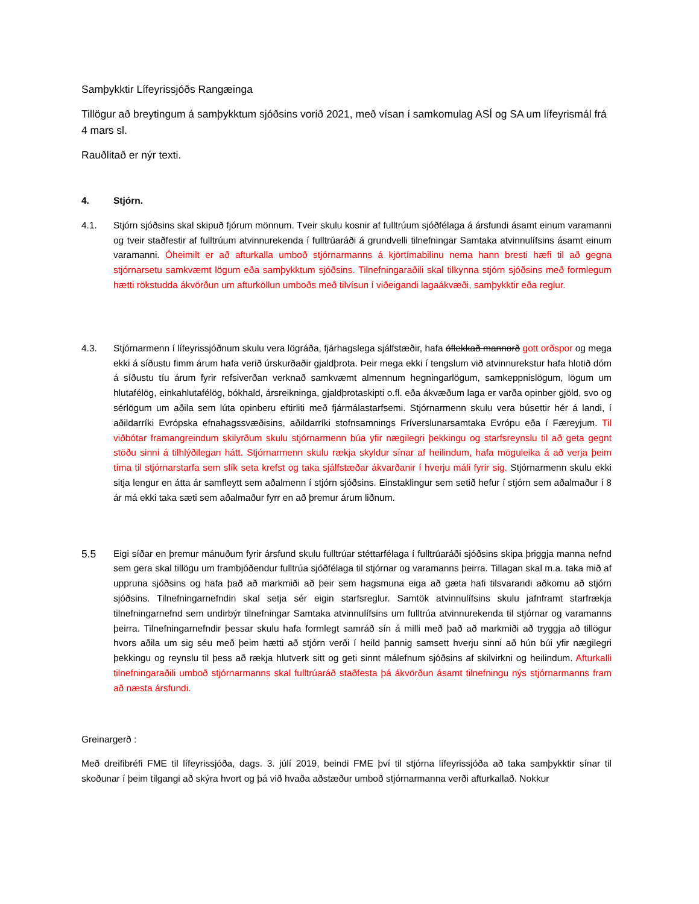Samþykktir Lífeyrissjóðs Rangæinga
Tillögur að breytingum á samþykktum sjóðsins vorið 2021, með vísan í samkomulag ASÍ og SA um lífeyrismál frá 4 mars sl.
Rauðlitað er nýr texti.
4. Stjórn.
4.1. Stjórn sjóðsins skal skipuð fjórum mönnum. Tveir skulu kosnir af fulltrúum sjóðfélaga á ársfundi ásamt einum varamanni og tveir staðfestir af fulltrúum atvinnurekenda í fulltrúaráði á grundvelli tilnefningar Samtaka atvinnulífsins ásamt einum varamanni. Óheimilt er að afturkalla umboð stjórnarmanns á kjörtímabilinu nema hann bresti hæfi til að gegna stjórnarsetu samkvæmt lögum eða samþykktum sjóðsins. Tilnefningaraðili skal tilkynna stjórn sjóðsins með formlegum hætti rökstudda ákvörðun um afturköllun umboðs með tilvísun í viðeigandi lagaákvæði, samþykktir eða reglur.
4.3. Stjórnarmenn í lífeyrissjóðnum skulu vera lögráða, fjárhagslega sjálfstæðir, hafa óflekkað mannorð gott orðspor og mega ekki á síðustu fimm árum hafa verið úrskurðaðir gjaldþrota. Þeir mega ekki í tengslum við atvinnurekstur hafa hlotið dóm á síðustu tíu árum fyrir refsiverðan verknað samkvæmt almennum hegningarlögum, samkeppnislögum, lögum um hlutafélög, einkahlutafélög, bókhald, ársreikninga, gjaldþrotaskipti o.fl. eða ákvæðum laga er varða opinber gjöld, svo og sérlögum um aðila sem lúta opinberu eftirliti með fjármálastarfsemi. Stjórnarmenn skulu vera búsettir hér á landi, í aðildarríki Evrópska efnahagssvæðisins, aðildarríki stofnsamnings Fríverslunarsamtaka Evrópu eða í Færeyjum. Til viðbótar framangreindum skilyrðum skulu stjórnarmenn búa yfir nægilegri þekkingu og starfsreynslu til að geta gegnt stöðu sinni á tilhlýðilegan hátt. Stjórnarmenn skulu rækja skyldur sínar af heilindum, hafa möguleika á að verja þeim tíma til stjórnarstarfa sem slík seta krefst og taka sjálfstæðar ákvarðanir í hverju máli fyrir sig. Stjórnarmenn skulu ekki sitja lengur en átta ár samfleytt sem aðalmenn í stjórn sjóðsins. Einstaklingur sem setið hefur í stjórn sem aðalmaður í 8 ár má ekki taka sæti sem aðalmaður fyrr en að þremur árum liðnum.
5.5 Eigi síðar en þremur mánuðum fyrir ársfund skulu fulltrúar stéttarfélaga í fulltrúaráði sjóðsins skipa þriggja manna nefnd sem gera skal tillögu um frambjóðendur fulltrúa sjóðfélaga til stjórnar og varamanns þeirra. Tillagan skal m.a. taka mið af uppruna sjóðsins og hafa það að markmiði að þeir sem hagsmuna eiga að gæta hafi tilsvarandi aðkomu að stjórn sjóðsins. Tilnefningarnefndin skal setja sér eigin starfsreglur. Samtök atvinnulífsins skulu jafnframt starfrækja tilnefningarnefnd sem undirbýr tilnefningar Samtaka atvinnulífsins um fulltrúa atvinnurekenda til stjórnar og varamanns þeirra. Tilnefningarnefndir þessar skulu hafa formlegt samráð sín á milli með það að markmiði að tryggja að tillögur hvors aðila um sig séu með þeim hætti að stjórn verði í heild þannig samsett hverju sinni að hún búi yfir nægilegri þekkingu og reynslu til þess að rækja hlutverk sitt og geti sinnt málefnum sjóðsins af skilvirkni og heilindum. Afturkalli tilnefningaraðili umboð stjórnarmanns skal fulltrúaráð staðfesta þá ákvörðun ásamt tilnefningu nýs stjórnarmanns fram að næsta ársfundi.
Greinargerð :
Með dreifibréfi FME til lífeyrissjóða, dags. 3. júlí 2019, beindi FME því til stjórna lífeyrissjóða að taka samþykktir sínar til skoðunar í þeim tilgangi að skýra hvort og þá við hvaða aðstæður umboð stjórnarmanna verði afturkallað. Nokkur